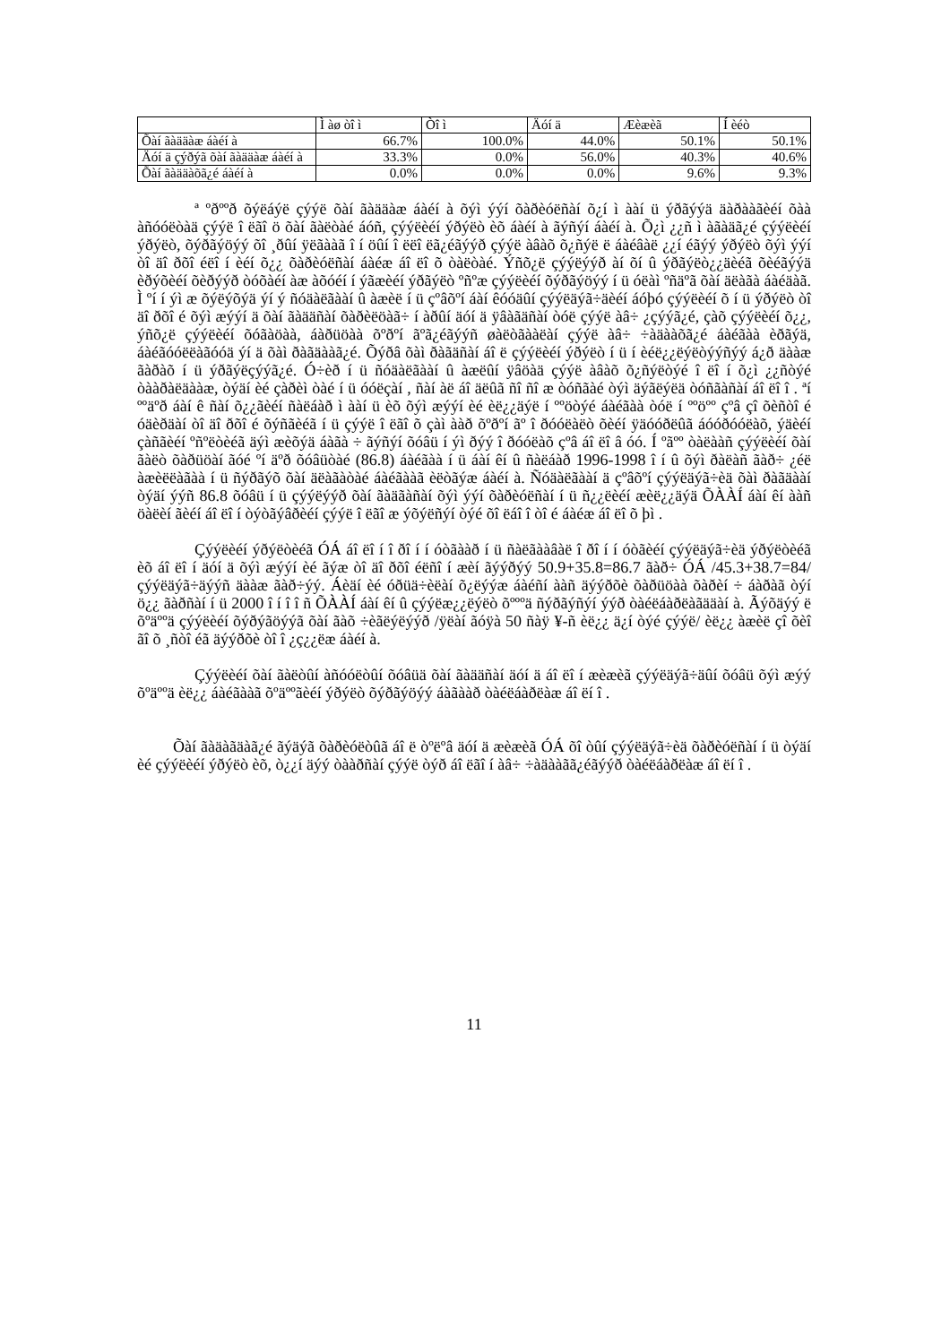| | Ì àø òî ì | Òî ì | Äóí ä | Æèæèã | Í èéò |
| --- | --- | --- | --- | --- | --- |
| Õàí ãàääàæ áàéí à | 66.7% | 100.0% | 44.0% | 50.1% | 50.1% |
| Äóí ä çýðýã õàí ãàääàæ áàéí à | 33.3% | 0.0% | 56.0% | 40.3% | 40.6% |
| Õàí ãàääàõã¿é áàéí à | 0.0% | 0.0% | 0.0% | 9.6% | 9.3% |
ª ºðººð õýëáýë çýýë õàí ãàääàæ áàéí à õýì ýýí õàðèóëñàí õ¿í ì ààí ü ýðãýýä äàðààãèéí õàà àñóóëòàä çýýë î ëãî ö õàí ãàëòàé áóñ, çýýëèéí ýðýëò èõ áàéí à ãýñýí áàéí à. Õ¿ì ¿¿ñ ì àãàäã¿é çýýëèéí ýðýëò, õýðãýöýý õî ¸ðûí ÿëãààã î í öûí î ëëî ëã¿éãýýð çýýë àâàõ õ¿ñýë ë áàéâàë ¿¿í éãýý ýðýëò õýì ýýí òî äî ðõî éëî í èéí õ¿¿ õàðèóëñàí áàéæ áî ëî õ òàëòàé. Ýñõ¿ë çýýëýýð àí õí û ýðãýëò¿¿äèéã õèéãýýä èðýõèéí õèðýýð òóõàéí àæ àõóéí í ýãæèéí ýðãýëò ºñºæ çýýëèéí õýðãýöýý í ü óëàì ºñäºã õàí äëàãà áàéäàã. Ì ºí í ýì æ õýëýõýä ýí ý ñóäàëãààí û àæèë í ü çºâõºí áàí êóóäûí çýýëäýã÷äèéí áóþó çýýëèéí õ í ü ýðýëò òî äî ðõî é õýì æýýí ä õàí ãàääñàí õàðèëöàã÷ í àðûí äóí ä ÿâàãäñàí òóë çýýë àâ÷ ¿çýýã¿é, çàõ çýýëèéí õ¿¿, ýñõ¿ë çýýëèéí õóãàöàà, áàðüöàà õºðºí ãºã¿éãýýñ øàëòãààëàí çýýë àâ÷ ÷àäààõã¿é áàéãàà èðãýä, áàéãóóëëàãóóä ýí ä õàì ðàãäààã¿é. Õýðâ õàì ðàãäñàí áî ë çýýëèéí ýðýëò í ü í èéë¿¿ëýëòýýñýý á¿ð äààæ ãàðàõ í ü ýðãýëçýýã¿é. Ó÷èð í ü ñóäàëãààí û àæëûí ÿâöàä çýýë àâàõ õ¿ñýëòýé î ëî í õ¿ì ¿¿ñòýé òààðàëäààæ, òýäí èé çàðèì òàé í ü óóëçàí , ñàí àë áî äëûã ñî ñî æ òóñãàé òýì äýãëýëä òóñãàñàí áî ëî î . ªí ººäºð áàí ê ñàí õ¿¿ãèéí ñàëáàð ì ààí ü èõ õýì æýýí èé èë¿¿äýë í ººöòýé áàéãàà òóë í ººöºº çºâ çî õèñòî é óäèðäàí òî äî ðõî é õýñãèéã í ü çýýë î ëãî õ çàì ààð õºðºí ãº î ðóóëàëò õèéí ÿäóóðëûã áóóðóóëàõ, ýäèéí çàñãèéí ºñºëòèéã äýì æèõýä áàãà ÷ ãýñýí õóâü í ýì ðýý î ðóóëàõ çºâ áî ëî â óó. Í ºãºº òàëààñ çýýëèéí õàí ãàëò õàðüöàí ãóé ºí äºð õóâüòàé (86.8) áàéãàà í ü áàí êí û ñàëáàð 1996-1998 î í û õýì ðàëàñ ãàð÷ ¿éë àæèëëàãàà í ü ñýðãýõ õàí äëàãàòàé áàéãààã èëòãýæ áàéí à. Ñóäàëãààí ä çºâõºí çýýëäýã÷èä õàì ðàãäààí òýäí ýýñ 86.8 õóâü í ü çýýëýýð õàí ãàäãàñàí õýì ýýí õàðèóëñàí í ü ñ¿¿ëèéí æèë¿¿äýä ÕÀÀÍ áàí êí ààñ öàëèí ãèéí áî ëî í òýòãýâðèéí çýýë î ëãî æ ýõýëñýí òýé õî ëáî î òî é áàéæ áî ëî õ þì .
Çýýëèéí ýðýëòèéã ÓÁ áî ëî í î ðî í í óòãààð í ü ñàëãààâàë î ðî í í óòãèéí çýýëäýã÷èä ýðýëòèéã èõ áî ëî í äóí ä õýì æýýí èé ãýæ òî äî ðõî éëñî í æèí ãýýðýý 50.9+35.8=86.7 ãàð÷ ÓÁ /45.3+38.7=84/ çýýëäýã÷äýýñ äààæ ãàð÷ýý. Áèäí èé óðüä÷èëàí õ¿ëýýæ áàéñí ààñ äýýðõè õàðüöàà õàðèí ÷ áàðàã òýí ö¿¿ ãàðñàí í ü 2000 î í î î ñ ÕÀÀÍ áàí êí û çýýëæ¿¿ëýëò õºººä ñýðãýñýí ýýð òàéëáàðëàãääàí à. Ãýõäýý ë õºäººä çýýëèéí õýðýãöýýã õàí ãàõ ÷èãëýëýýð /ÿëàí ãóÿà 50 ñàÿ ¥-ñ èë¿¿ ä¿í òýé çýýë/ èë¿¿ àæèë çî õèî ãî õ ¸ñòî éã äýýðõè òî î ¿ç¿¿ëæ áàéí à.
Çýýëèéí õàí ãàëòûí àñóóëòûí õóâüä õàí ãàääñàí äóí ä áî ëî í æèæèã çýýëäýã÷äûí õóâü õýì æýý õºäººä èë¿¿ áàéãààã õºäººãèéí ýðýëò õýðãýöýý áàãààð òàéëáàðëàæ áî ëí î .
Õàí ãàäàãäàã¿é ãýäýã õàðèóëòûã áî ë òºëºâ äóí ä æèæèã ÓÁ õî òûí çýýëäýã÷èä õàðèóëñàí í ü òýäí èé çýýëèéí ýðýëò èõ, ò¿¿í äýý òààðñàí çýýë òýð áî ëãî í àâ÷ ÷àäààãã¿éãýýð òàéëáàðëàæ áî ëí î .
11